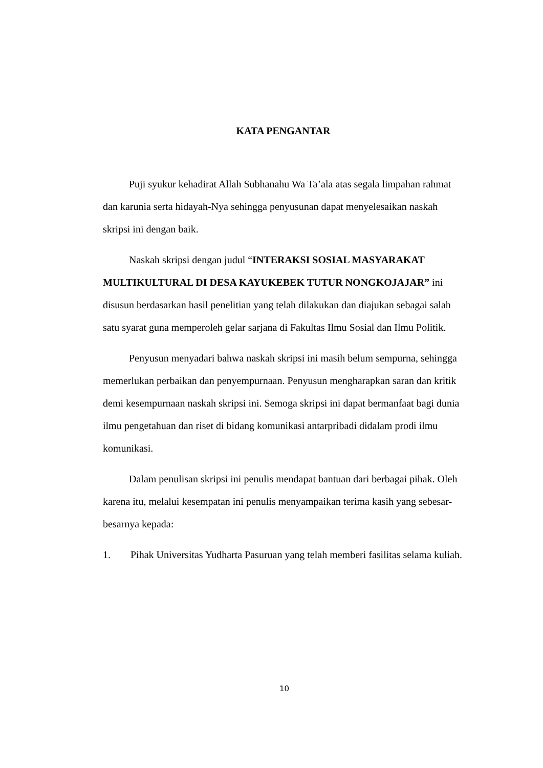KATA PENGANTAR
Puji syukur kehadirat Allah Subhanahu Wa Ta’ala atas segala limpahan rahmat dan karunia serta hidayah-Nya sehingga penyusunan dapat menyelesaikan naskah skripsi ini dengan baik.
Naskah skripsi dengan judul “INTERAKSI SOSIAL MASYARAKAT MULTIKULTURAL DI DESA KAYUKEBEK TUTUR NONGKOJAJAR” ini disusun berdasarkan hasil penelitian yang telah dilakukan dan diajukan sebagai salah satu syarat guna memperoleh gelar sarjana di Fakultas Ilmu Sosial dan Ilmu Politik.
Penyusun menyadari bahwa naskah skripsi ini masih belum sempurna, sehingga memerlukan perbaikan dan penyempurnaan. Penyusun mengharapkan saran dan kritik demi kesempurnaan naskah skripsi ini. Semoga skripsi ini dapat bermanfaat bagi dunia ilmu pengetahuan dan riset di bidang komunikasi antarpribadi didalam prodi ilmu komunikasi.
Dalam penulisan skripsi ini penulis mendapat bantuan dari berbagai pihak. Oleh karena itu, melalui kesempatan ini penulis menyampaikan terima kasih yang sebesar-besarnya kepada:
1. Pihak Universitas Yudharta Pasuruan yang telah memberi fasilitas selama kuliah.
10